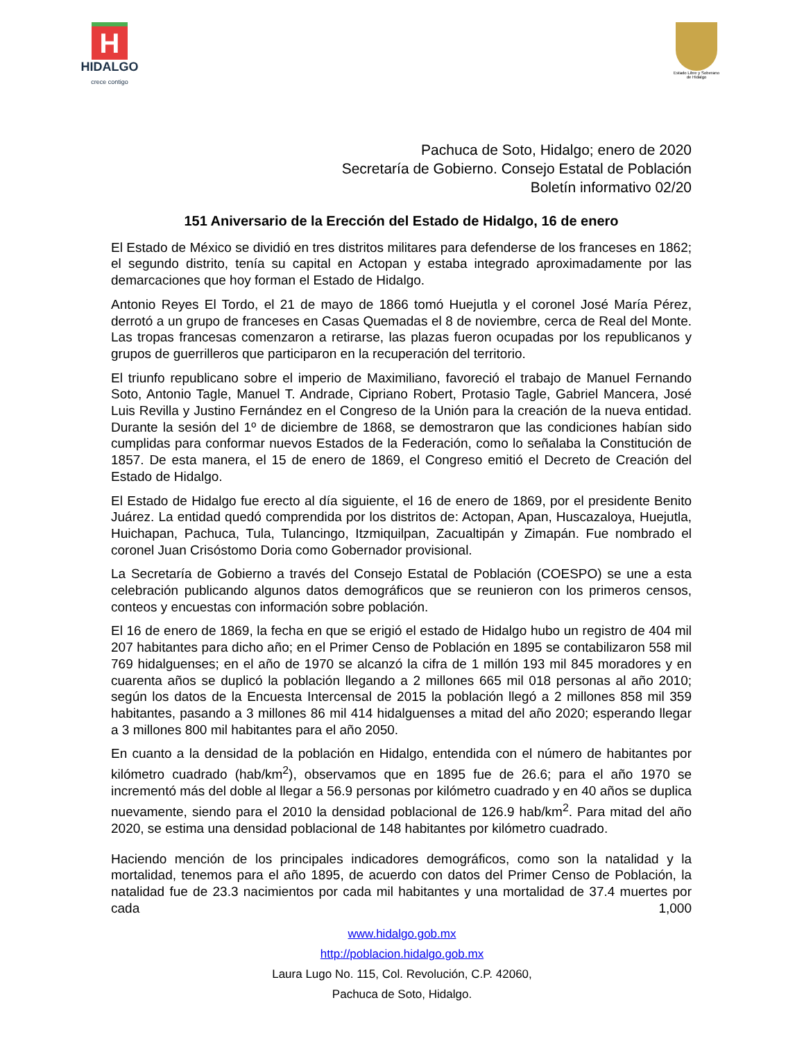H
HIDALGO
crece contigo
Estado Libre y Soberano
de Hidalgo
Pachuca de Soto, Hidalgo; enero de 2020
Secretaría de Gobierno. Consejo Estatal de Población
Boletín informativo 02/20
151 Aniversario de la Erección del Estado de Hidalgo, 16 de enero
El Estado de México se dividió en tres distritos militares para defenderse de los franceses en 1862; el segundo distrito, tenía su capital en Actopan y estaba integrado aproximadamente por las demarcaciones que hoy forman el Estado de Hidalgo.
Antonio Reyes El Tordo, el 21 de mayo de 1866 tomó Huejutla y el coronel José María Pérez, derrotó a un grupo de franceses en Casas Quemadas el 8 de noviembre, cerca de Real del Monte. Las tropas francesas comenzaron a retirarse, las plazas fueron ocupadas por los republicanos y grupos de guerrilleros que participaron en la recuperación del territorio.
El triunfo republicano sobre el imperio de Maximiliano, favoreció el trabajo de Manuel Fernando Soto, Antonio Tagle, Manuel T. Andrade, Cipriano Robert, Protasio Tagle, Gabriel Mancera, José Luis Revilla y Justino Fernández en el Congreso de la Unión para la creación de la nueva entidad. Durante la sesión del 1º de diciembre de 1868, se demostraron que las condiciones habían sido cumplidas para conformar nuevos Estados de la Federación, como lo señalaba la Constitución de 1857. De esta manera, el 15 de enero de 1869, el Congreso emitió el Decreto de Creación del Estado de Hidalgo.
El Estado de Hidalgo fue erecto al día siguiente, el 16 de enero de 1869, por el presidente Benito Juárez. La entidad quedó comprendida por los distritos de: Actopan, Apan, Huscazaloya, Huejutla, Huichapan, Pachuca, Tula, Tulancingo, Itzmiquilpan, Zacualtipán y Zimapán. Fue nombrado el coronel Juan Crisóstomo Doria como Gobernador provisional.
La Secretaría de Gobierno a través del Consejo Estatal de Población (COESPO) se une a esta celebración publicando algunos datos demográficos que se reunieron con los primeros censos, conteos y encuestas con información sobre población.
El 16 de enero de 1869, la fecha en que se erigió el estado de Hidalgo hubo un registro de 404 mil 207 habitantes para dicho año; en el Primer Censo de Población en 1895 se contabilizaron 558 mil 769 hidalguenses; en el año de 1970 se alcanzó la cifra de 1 millón 193 mil 845 moradores y en cuarenta años se duplicó la población llegando a 2 millones 665 mil 018 personas al año 2010; según los datos de la Encuesta Intercensal de 2015 la población llegó a 2 millones 858 mil 359 habitantes, pasando a 3 millones 86 mil 414 hidalguenses a mitad del año 2020; esperando llegar a 3 millones 800 mil habitantes para el año 2050.
En cuanto a la densidad de la población en Hidalgo, entendida con el número de habitantes por kilómetro cuadrado (hab/km<sup>2</sup>), observamos que en 1895 fue de 26.6; para el año 1970 se incrementó más del doble al llegar a 56.9 personas por kilómetro cuadrado y en 40 años se duplica nuevamente, siendo para el 2010 la densidad poblacional de 126.9 hab/km<sup>2</sup>. Para mitad del año 2020, se estima una densidad poblacional de 148 habitantes por kilómetro cuadrado.
Haciendo mención de los principales indicadores demográficos, como son la natalidad y la mortalidad, tenemos para el año 1895, de acuerdo con datos del Primer Censo de Población, la natalidad fue de 23.3 nacimientos por cada mil habitantes y una mortalidad de 37.4 muertes por cada 1,000
www.hidalgo.gob.mx
http://poblacion.hidalgo.gob.mx
Laura Lugo No. 115, Col. Revolución, C.P. 42060,
Pachuca de Soto, Hidalgo.